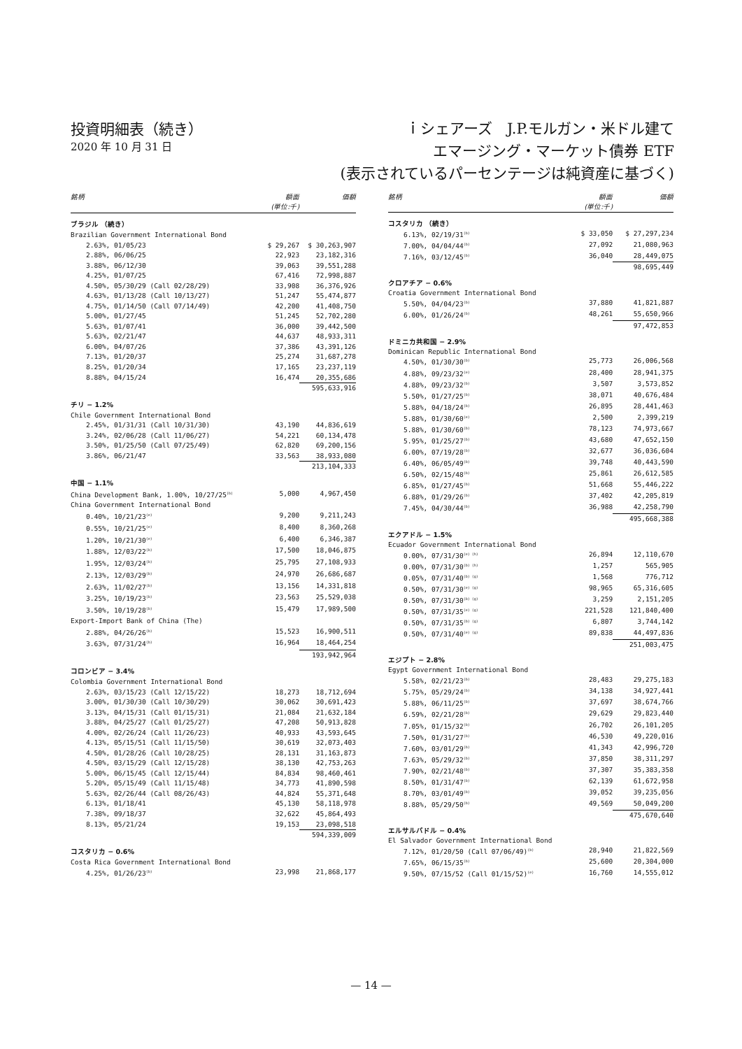投資明細表（続き）
2020 年 10 月 31 日
ｉシェアーズ　J.P.モルガン・米ドル建て
エマージング・マーケット債券 ETF
(表示されているパーセンテージは純資産に基づく)
| 銘柄 | 額面 (単位:千) | 価額 |
| --- | --- | --- |
| ブラジル （続き） | | |
| Brazilian Government International Bond | | |
| 2.63%, 01/05/23 | $ 29,267 | $ 30,263,907 |
| 2.88%, 06/06/25 | 22,923 | 23,182,316 |
| 3.88%, 06/12/30 | 39,063 | 39,551,288 |
| 4.25%, 01/07/25 | 67,416 | 72,998,887 |
| 4.50%, 05/30/29 (Call 02/28/29) | 33,908 | 36,376,926 |
| 4.63%, 01/13/28 (Call 10/13/27) | 51,247 | 55,474,877 |
| 4.75%, 01/14/50 (Call 07/14/49) | 42,200 | 41,408,750 |
| 5.00%, 01/27/45 | 51,245 | 52,702,280 |
| 5.63%, 01/07/41 | 36,000 | 39,442,500 |
| 5.63%, 02/21/47 | 44,637 | 48,933,311 |
| 6.00%, 04/07/26 | 37,386 | 43,391,126 |
| 7.13%, 01/20/37 | 25,274 | 31,687,278 |
| 8.25%, 01/20/34 | 17,165 | 23,237,119 |
| 8.88%, 04/15/24 | 16,474 | 20,355,686 |
| | | 595,633,916 |
| チリ − 1.2% | | |
| Chile Government International Bond | | |
| 2.45%, 01/31/31 (Call 10/31/30) | 43,190 | 44,836,619 |
| 3.24%, 02/06/28 (Call 11/06/27) | 54,221 | 60,134,478 |
| 3.50%, 01/25/50 (Call 07/25/49) | 62,820 | 69,200,156 |
| 3.86%, 06/21/47 | 33,563 | 38,933,080 |
| | | 213,104,333 |
| 中国 − 1.1% | | |
| China Development Bank, 1.00%, 10/27/25<sup>(b)</sup> | 5,000 | 4,967,450 |
| China Government International Bond | | |
| 0.40%, 10/21/23<sup>(e)</sup> | 9,200 | 9,211,243 |
| 0.55%, 10/21/25<sup>(e)</sup> | 8,400 | 8,360,268 |
| 1.20%, 10/21/30<sup>(e)</sup> | 6,400 | 6,346,387 |
| 1.88%, 12/03/22<sup>(b)</sup> | 17,500 | 18,046,875 |
| 1.95%, 12/03/24<sup>(b)</sup> | 25,795 | 27,108,933 |
| 2.13%, 12/03/29<sup>(b)</sup> | 24,970 | 26,686,687 |
| 2.63%, 11/02/27<sup>(b)</sup> | 13,156 | 14,331,818 |
| 3.25%, 10/19/23<sup>(b)</sup> | 23,563 | 25,529,038 |
| 3.50%, 10/19/28<sup>(b)</sup> | 15,479 | 17,989,500 |
| Export-Import Bank of China (The) | | |
| 2.88%, 04/26/26<sup>(b)</sup> | 15,523 | 16,900,511 |
| 3.63%, 07/31/24<sup>(b)</sup> | 16,964 | 18,464,254 |
| | | 193,942,964 |
| コロンビア − 3.4% | | |
| Colombia Government International Bond | | |
| 2.63%, 03/15/23 (Call 12/15/22) | 18,273 | 18,712,694 |
| 3.00%, 01/30/30 (Call 10/30/29) | 30,062 | 30,691,423 |
| 3.13%, 04/15/31 (Call 01/15/31) | 21,084 | 21,632,184 |
| 3.88%, 04/25/27 (Call 01/25/27) | 47,208 | 50,913,828 |
| 4.00%, 02/26/24 (Call 11/26/23) | 40,933 | 43,593,645 |
| 4.13%, 05/15/51 (Call 11/15/50) | 30,619 | 32,073,403 |
| 4.50%, 01/28/26 (Call 10/28/25) | 28,131 | 31,163,873 |
| 4.50%, 03/15/29 (Call 12/15/28) | 38,130 | 42,753,263 |
| 5.00%, 06/15/45 (Call 12/15/44) | 84,834 | 98,460,461 |
| 5.20%, 05/15/49 (Call 11/15/48) | 34,773 | 41,890,598 |
| 5.63%, 02/26/44 (Call 08/26/43) | 44,824 | 55,371,648 |
| 6.13%, 01/18/41 | 45,130 | 58,118,978 |
| 7.38%, 09/18/37 | 32,622 | 45,864,493 |
| 8.13%, 05/21/24 | 19,153 | 23,098,518 |
| | | 594,339,009 |
| コスタリカ − 0.6% | | |
| Costa Rica Government International Bond | | |
| 4.25%, 01/26/23<sup>(b)</sup> | 23,998 | 21,868,177 |
| 銘柄 | 額面 (単位:千) | 価額 |
| --- | --- | --- |
| コスタリカ （続き） | | |
| 6.13%, 02/19/31<sup>(b)</sup> | $ 33,050 | $ 27,297,234 |
| 7.00%, 04/04/44<sup>(b)</sup> | 27,092 | 21,080,963 |
| 7.16%, 03/12/45<sup>(b)</sup> | 36,040 | 28,449,075 |
| | | 98,695,449 |
| クロアチア − 0.6% | | |
| Croatia Government International Bond | | |
| 5.50%, 04/04/23<sup>(b)</sup> | 37,880 | 41,821,887 |
| 6.00%, 01/26/24<sup>(b)</sup> | 48,261 | 55,650,966 |
| | | 97,472,853 |
| ドミニカ共和国 − 2.9% | | |
| Dominican Republic International Bond | | |
| 4.50%, 01/30/30<sup>(b)</sup> | 25,773 | 26,006,568 |
| 4.88%, 09/23/32<sup>(e)</sup> | 28,400 | 28,941,375 |
| 4.88%, 09/23/32<sup>(b)</sup> | 3,507 | 3,573,852 |
| 5.50%, 01/27/25<sup>(b)</sup> | 38,071 | 40,676,484 |
| 5.88%, 04/18/24<sup>(b)</sup> | 26,895 | 28,441,463 |
| 5.88%, 01/30/60<sup>(e)</sup> | 2,500 | 2,399,219 |
| 5.88%, 01/30/60<sup>(b)</sup> | 78,123 | 74,973,667 |
| 5.95%, 01/25/27<sup>(b)</sup> | 43,680 | 47,652,150 |
| 6.00%, 07/19/28<sup>(b)</sup> | 32,677 | 36,036,604 |
| 6.40%, 06/05/49<sup>(b)</sup> | 39,748 | 40,443,590 |
| 6.50%, 02/15/48<sup>(b)</sup> | 25,861 | 26,612,585 |
| 6.85%, 01/27/45<sup>(b)</sup> | 51,668 | 55,446,222 |
| 6.88%, 01/29/26<sup>(b)</sup> | 37,402 | 42,205,819 |
| 7.45%, 04/30/44<sup>(b)</sup> | 36,988 | 42,258,790 |
| | | 495,668,388 |
| エクアドル − 1.5% | | |
| Ecuador Government International Bond | | |
| 0.00%, 07/31/30<sup>(e) (h)</sup> | 26,894 | 12,110,670 |
| 0.00%, 07/31/30<sup>(b) (h)</sup> | 1,257 | 565,905 |
| 0.05%, 07/31/40<sup>(b) (g)</sup> | 1,568 | 776,712 |
| 0.50%, 07/31/30<sup>(e) (g)</sup> | 98,965 | 65,316,605 |
| 0.50%, 07/31/30<sup>(b) (g)</sup> | 3,259 | 2,151,205 |
| 0.50%, 07/31/35<sup>(e) (g)</sup> | 221,528 | 121,840,400 |
| 0.50%, 07/31/35<sup>(b) (g)</sup> | 6,807 | 3,744,142 |
| 0.50%, 07/31/40<sup>(e) (g)</sup> | 89,838 | 44,497,836 |
| | | 251,003,475 |
| エジプト − 2.8% | | |
| Egypt Government International Bond | | |
| 5.58%, 02/21/23<sup>(b)</sup> | 28,483 | 29,275,183 |
| 5.75%, 05/29/24<sup>(b)</sup> | 34,138 | 34,927,441 |
| 5.88%, 06/11/25<sup>(b)</sup> | 37,697 | 38,674,766 |
| 6.59%, 02/21/28<sup>(b)</sup> | 29,629 | 29,823,440 |
| 7.05%, 01/15/32<sup>(b)</sup> | 26,702 | 26,101,205 |
| 7.50%, 01/31/27<sup>(b)</sup> | 46,530 | 49,220,016 |
| 7.60%, 03/01/29<sup>(b)</sup> | 41,343 | 42,996,720 |
| 7.63%, 05/29/32<sup>(b)</sup> | 37,850 | 38,311,297 |
| 7.90%, 02/21/48<sup>(b)</sup> | 37,307 | 35,383,358 |
| 8.50%, 01/31/47<sup>(b)</sup> | 62,139 | 61,672,958 |
| 8.70%, 03/01/49<sup>(b)</sup> | 39,052 | 39,235,056 |
| 8.88%, 05/29/50<sup>(b)</sup> | 49,569 | 50,049,200 |
| | | 475,670,640 |
| エルサルバドル − 0.4% | | |
| El Salvador Government International Bond | | |
| 7.12%, 01/20/50 (Call 07/06/49)<sup>(b)</sup> | 28,940 | 21,822,569 |
| 7.65%, 06/15/35<sup>(b)</sup> | 25,600 | 20,304,000 |
| 9.50%, 07/15/52 (Call 01/15/52)<sup>(e)</sup> | 16,760 | 14,555,012 |
— 14 —